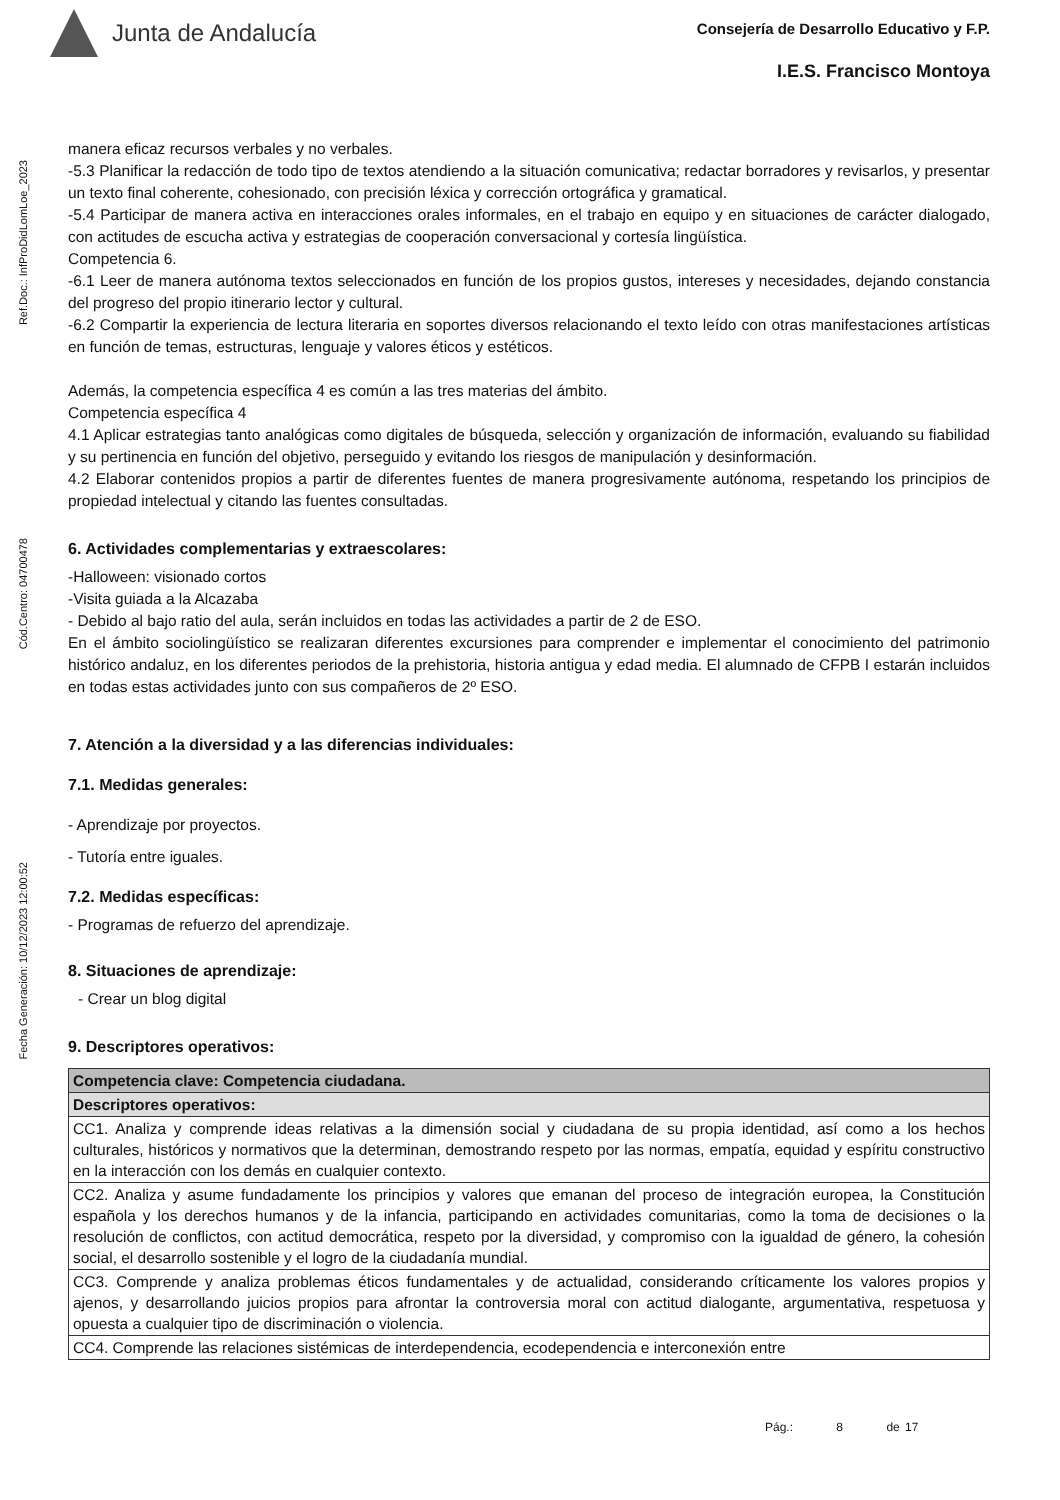Junta de Andalucía
Consejería de Desarrollo Educativo y F.P.
I.E.S. Francisco Montoya
Ref.Doc.: InfProDidLomLoe_2023
Cód.Centro: 04700478
Fecha Generación: 10/12/2023 12:00:52
manera eficaz recursos verbales y no verbales.
-5.3 Planificar la redacción de todo tipo de textos atendiendo a la situación comunicativa; redactar borradores y revisarlos, y presentar un texto final coherente, cohesionado, con precisión léxica y corrección ortográfica y gramatical.
-5.4 Participar de manera activa en interacciones orales informales, en el trabajo en equipo y en situaciones de carácter dialogado, con actitudes de escucha activa y estrategias de cooperación conversacional y cortesía lingüística.
Competencia 6.
-6.1 Leer de manera autónoma textos seleccionados en función de los propios gustos, intereses y necesidades, dejando constancia del progreso del propio itinerario lector y cultural.
-6.2 Compartir la experiencia de lectura literaria en soportes diversos relacionando el texto leído con otras manifestaciones artísticas en función de temas, estructuras, lenguaje y valores éticos y estéticos.
Además, la competencia específica 4 es común a las tres materias del ámbito.
Competencia específica 4
4.1 Aplicar estrategias tanto analógicas como digitales de búsqueda, selección y organización de información, evaluando su fiabilidad y su pertinencia en función del objetivo, perseguido y evitando los riesgos de manipulación y desinformación.
4.2 Elaborar contenidos propios a partir de diferentes fuentes de manera progresivamente autónoma, respetando los principios de propiedad intelectual y citando las fuentes consultadas.
6. Actividades complementarias y extraescolares:
-Halloween: visionado cortos
-Visita guiada a la Alcazaba
- Debido al bajo ratio del aula, serán incluidos en todas las actividades a partir de 2 de ESO.
En el ámbito sociolingüístico se realizaran diferentes excursiones para comprender e implementar el conocimiento del patrimonio histórico andaluz, en los diferentes periodos de la prehistoria, historia antigua y edad media. El alumnado de CFPB I estarán incluidos en todas estas actividades junto con sus compañeros de 2º ESO.
7. Atención a la diversidad y a las diferencias individuales:
7.1. Medidas generales:
- Aprendizaje por proyectos.
- Tutoría entre iguales.
7.2. Medidas específicas:
- Programas de refuerzo del aprendizaje.
8. Situaciones de aprendizaje:
- Crear un blog digital
9. Descriptores operativos:
| Competencia clave: Competencia ciudadana. |
| Descriptores operativos: |
| CC1. Analiza y comprende ideas relativas a la dimensión social y ciudadana de su propia identidad, así como a los hechos culturales, históricos y normativos que la determinan, demostrando respeto por las normas, empatía, equidad y espíritu constructivo en la interacción con los demás en cualquier contexto. |
| CC2. Analiza y asume fundadamente los principios y valores que emanan del proceso de integración europea, la Constitución española y los derechos humanos y de la infancia, participando en actividades comunitarias, como la toma de decisiones o la resolución de conflictos, con actitud democrática, respeto por la diversidad, y compromiso con la igualdad de género, la cohesión social, el desarrollo sostenible y el logro de la ciudadanía mundial. |
| CC3. Comprende y analiza problemas éticos fundamentales y de actualidad, considerando críticamente los valores propios y ajenos, y desarrollando juicios propios para afrontar la controversia moral con actitud dialogante, argumentativa, respetuosa y opuesta a cualquier tipo de discriminación o violencia. |
| CC4. Comprende las relaciones sistémicas de interdependencia, ecodependencia e interconexión entre |
Pág.: 8 de 17